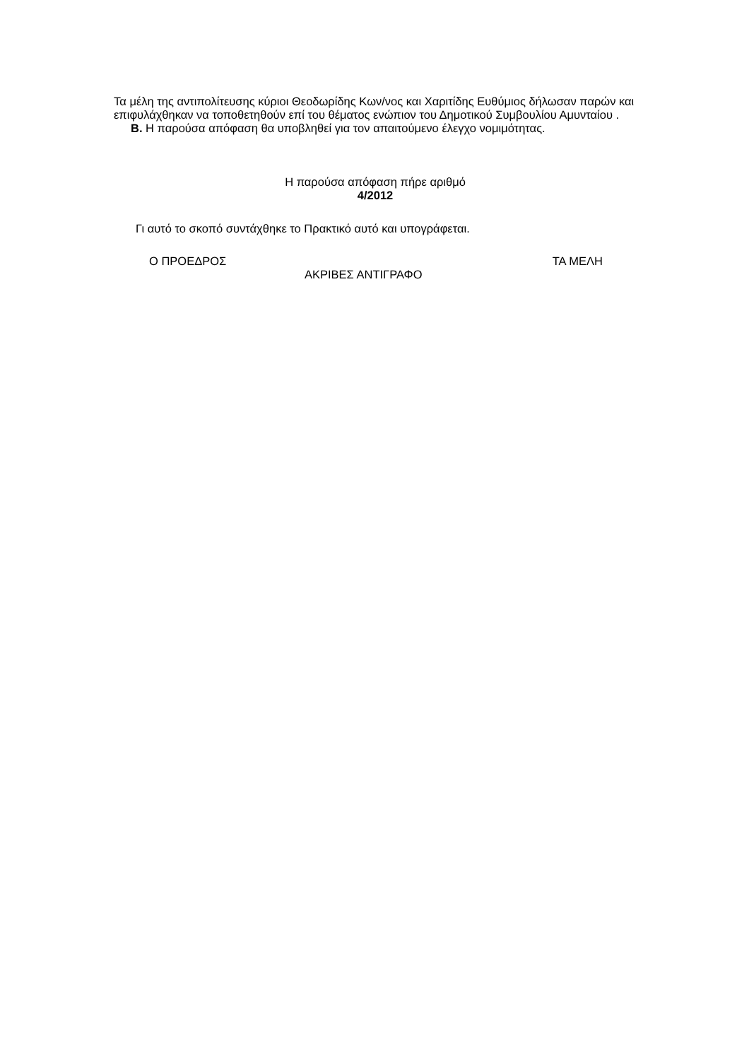Τα μέλη της αντιπολίτευσης κύριοι Θεοδωρίδης Κων/νος και Χαριτίδης Ευθύμιος δήλωσαν παρών και επιφυλάχθηκαν να τοποθετηθούν επί του θέματος ενώπιον του Δημοτικού Συμβουλίου Αμυνταίου .
Β. Η παρούσα απόφαση θα υποβληθεί για τον απαιτούμενο έλεγχο νομιμότητας.
Η παρούσα απόφαση πήρε αριθμό
4/2012
Γι αυτό το σκοπό συντάχθηκε το Πρακτικό αυτό και υπογράφεται.
Ο ΠΡΟΕΔΡΟΣ ΤΑ ΜΕΛΗ
ΑΚΡΙΒΕΣ ΑΝΤΙΓΡΑΦΟ